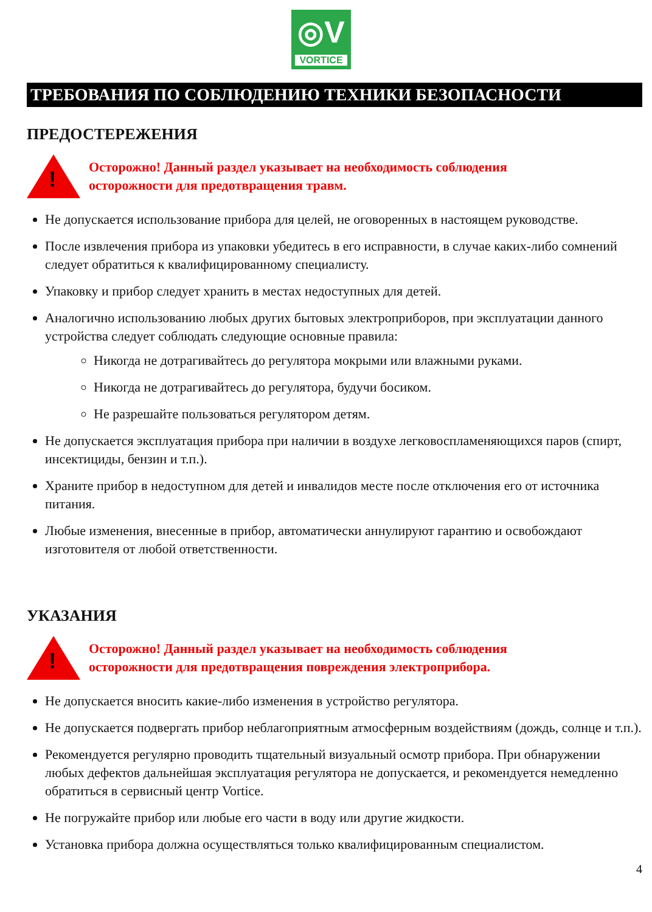◎V
VORTICE
ТРЕБОВАНИЯ ПО СОБЛЮДЕНИЮ ТЕХНИКИ БЕЗОПАСНОСТИ
ПРЕДОСТЕРЕЖЕНИЯ
!
Осторожно! Данный раздел указывает на необходимость соблюдения
осторожности для предотвращения травм.
Не допускается использование прибора для целей, не оговоренных в настоящем руководстве.
После извлечения прибора из упаковки убедитесь в его исправности, в случае каких-либо сомнений следует обратиться к квалифицированному специалисту.
Упаковку и прибор следует хранить в местах недоступных для детей.
Аналогично использованию любых других бытовых электроприборов, при эксплуатации данного устройства следует соблюдать следующие основные правила:
Никогда не дотрагивайтесь до регулятора мокрыми или влажными руками.
Никогда не дотрагивайтесь до регулятора, будучи босиком.
Не разрешайте пользоваться регулятором детям.
Не допускается эксплуатация прибора при наличии в воздухе легковоспламеняющихся паров (спирт, инсектициды, бензин и т.п.).
Храните прибор в недоступном для детей и инвалидов месте после отключения его от источника питания.
Любые изменения, внесенные в прибор, автоматически аннулируют гарантию и освобождают изготовителя от любой ответственности.
УКАЗАНИЯ
!
Осторожно! Данный раздел указывает на необходимость соблюдения
осторожности для предотвращения повреждения электроприбора.
Не допускается вносить какие-либо изменения в устройство регулятора.
Не допускается подвергать прибор неблагоприятным атмосферным воздействиям (дождь, солнце и т.п.).
Рекомендуется регулярно проводить тщательный визуальный осмотр прибора. При обнаружении любых дефектов дальнейшая эксплуатация регулятора не допускается, и рекомендуется немедленно обратиться в сервисный центр Vortice.
Не погружайте прибор или любые его части в воду или другие жидкости.
Установка прибора должна осуществляться только квалифицированным специалистом.
4